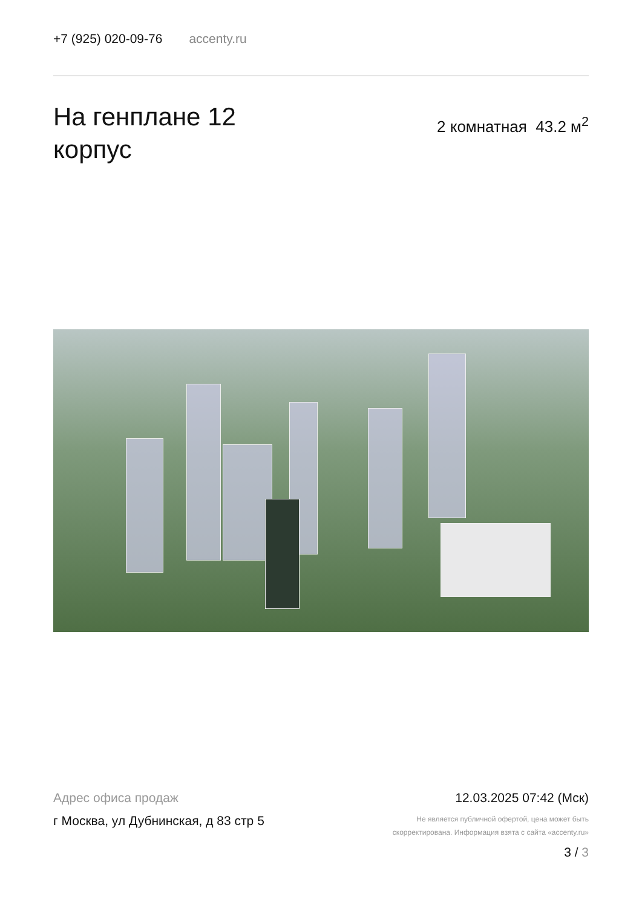+7 (925) 020-09-76 accenty.ru
На генплане 12
корпус
2 комнатная 43.2 м<sup>2</sup>
Адрес офиса продаж
г Москва, ул Дубнинская, д 83 стр 5
12.03.2025 07:42 (Мск)
Не является публичной офертой, цена может быть
скорректирована. Информация взята с сайта «accenty.ru»
3 / 3